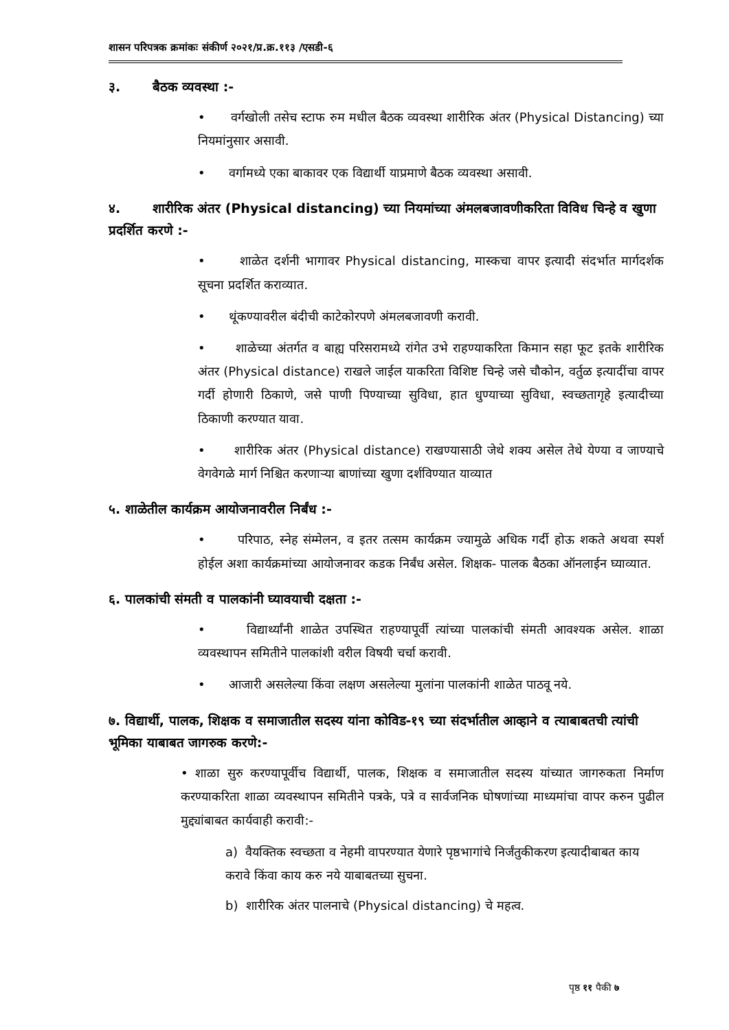शासन परिपत्रक क्रमांकः संकीर्ण २०२१/प्र.क्र.११३ /एसडी-६
३. बैठक व्यवस्था :-
• वर्गखोली तसेच स्टाफ रुम मधील बैठक व्यवस्था शारीरिक अंतर (Physical Distancing) च्या नियमांनुसार असावी.
• वर्गामध्ये एका बाकावर एक विद्यार्थी याप्रमाणे बैठक व्यवस्था असावी.
४. शारीरिक अंतर (Physical distancing) च्या नियमांच्या अंमलबजावणीकरिता विविध चिन्हे व खुणा प्रदर्शित करणे :-
• शाळेत दर्शनी भागावर Physical distancing, मास्कचा वापर इत्यादी संदर्भात मार्गदर्शक सूचना प्रदर्शित कराव्यात.
• थूंकण्यावरील बंदीची काटेकोरपणे अंमलबजावणी करावी.
• शाळेच्या अंतर्गत व बाह्य परिसरामध्ये रांगेत उभे राहण्याकरिता किमान सहा फूट इतके शारीरिक अंतर (Physical distance) राखले जाईल याकरिता विशिष्ट चिन्हे जसे चौकोन, वर्तुळ इत्यादींचा वापर गर्दी होणारी ठिकाणे, जसे पाणी पिण्याच्या सुविधा, हात धुण्याच्या सुविधा, स्वच्छतागृहे इत्यादीच्या ठिकाणी करण्यात यावा.
• शारीरिक अंतर (Physical distance) राखण्यासाठी जेथे शक्य असेल तेथे येण्या व जाण्याचे वेगवेगळे मार्ग निश्चित करणाऱ्या बाणांच्या खुणा दर्शविण्यात याव्यात
५. शाळेतील कार्यक्रम आयोजनावरील निर्बंध :-
• परिपाठ, स्नेह संम्मेलन, व इतर तत्सम कार्यक्रम ज्यामुळे अधिक गर्दी होऊ शकते अथवा स्पर्श होईल अशा कार्यक्रमांच्या आयोजनावर कडक निर्बंध असेल. शिक्षक- पालक बैठका ऑनलाईन घ्याव्यात.
६. पालकांची संमती व पालकांनी घ्यावयाची दक्षता :-
• विद्यार्थ्यांनी शाळेत उपस्थित राहण्यापूर्वी त्यांच्या पालकांची संमती आवश्यक असेल. शाळा व्यवस्थापन समितीने पालकांशी वरील विषयी चर्चा करावी.
• आजारी असलेल्या किंवा लक्षण असलेल्या मुलांना पालकांनी शाळेत पाठवू नये.
७. विद्यार्थी, पालक, शिक्षक व समाजातील सदस्य यांना कोविड-१९ च्या संदर्भातील आव्हाने व त्याबाबतची त्यांची भूमिका याबाबत जागरुक करणे:-
• शाळा सुरु करण्यापूर्वीच विद्यार्थी, पालक, शिक्षक व समाजातील सदस्य यांच्यात जागरुकता निर्माण करण्याकरिता शाळा व्यवस्थापन समितीने पत्रके, पत्रे व सार्वजनिक घोषणांच्या माध्यमांचा वापर करुन पुढील मुद्द्यांबाबत कार्यवाही करावी:-
a) वैयक्तिक स्वच्छता व नेहमी वापरण्यात येणारे पृष्ठभागांचे निर्जंतुकीकरण इत्यादीबाबत काय करावे किंवा काय करु नये याबाबतच्या सुचना.
b) शारीरिक अंतर पालनाचे (Physical distancing) चे महत्व.
पृष्ठ ११ पैकी ७